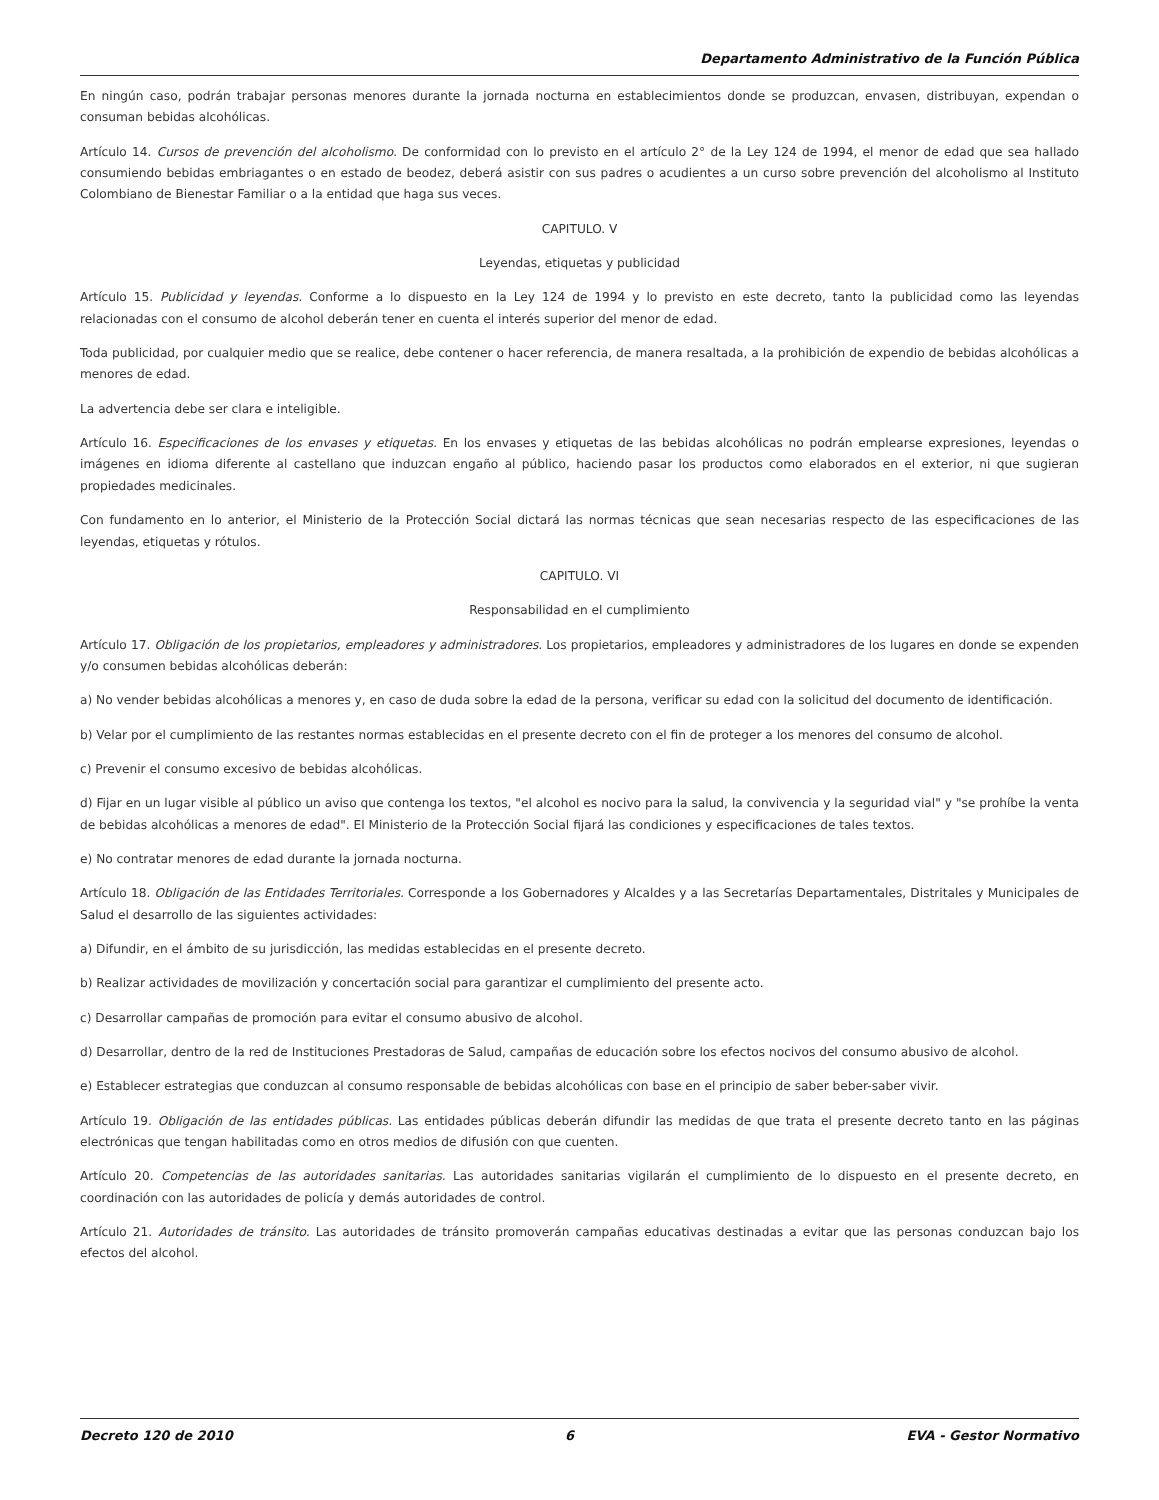Departamento Administrativo de la Función Pública
En ningún caso, podrán trabajar personas menores durante la jornada nocturna en establecimientos donde se produzcan, envasen, distribuyan, expendan o consuman bebidas alcohólicas.
Artículo 14. Cursos de prevención del alcoholismo. De conformidad con lo previsto en el artículo 2° de la Ley 124 de 1994, el menor de edad que sea hallado consumiendo bebidas embriagantes o en estado de beodez, deberá asistir con sus padres o acudientes a un curso sobre prevención del alcoholismo al Instituto Colombiano de Bienestar Familiar o a la entidad que haga sus veces.
CAPITULO. V
Leyendas, etiquetas y publicidad
Artículo 15. Publicidad y leyendas. Conforme a lo dispuesto en la Ley 124 de 1994 y lo previsto en este decreto, tanto la publicidad como las leyendas relacionadas con el consumo de alcohol deberán tener en cuenta el interés superior del menor de edad.
Toda publicidad, por cualquier medio que se realice, debe contener o hacer referencia, de manera resaltada, a la prohibición de expendio de bebidas alcohólicas a menores de edad.
La advertencia debe ser clara e inteligible.
Artículo 16. Especificaciones de los envases y etiquetas. En los envases y etiquetas de las bebidas alcohólicas no podrán emplearse expresiones, leyendas o imágenes en idioma diferente al castellano que induzcan engaño al público, haciendo pasar los productos como elaborados en el exterior, ni que sugieran propiedades medicinales.
Con fundamento en lo anterior, el Ministerio de la Protección Social dictará las normas técnicas que sean necesarias respecto de las especificaciones de las leyendas, etiquetas y rótulos.
CAPITULO. VI
Responsabilidad en el cumplimiento
Artículo 17. Obligación de los propietarios, empleadores y administradores. Los propietarios, empleadores y administradores de los lugares en donde se expenden y/o consumen bebidas alcohólicas deberán:
a) No vender bebidas alcohólicas a menores y, en caso de duda sobre la edad de la persona, verificar su edad con la solicitud del documento de identificación.
b) Velar por el cumplimiento de las restantes normas establecidas en el presente decreto con el fin de proteger a los menores del consumo de alcohol.
c) Prevenir el consumo excesivo de bebidas alcohólicas.
d) Fijar en un lugar visible al público un aviso que contenga los textos, "el alcohol es nocivo para la salud, la convivencia y la seguridad vial" y "se prohíbe la venta de bebidas alcohólicas a menores de edad". El Ministerio de la Protección Social fijará las condiciones y especificaciones de tales textos.
e) No contratar menores de edad durante la jornada nocturna.
Artículo 18. Obligación de las Entidades Territoriales. Corresponde a los Gobernadores y Alcaldes y a las Secretarías Departamentales, Distritales y Municipales de Salud el desarrollo de las siguientes actividades:
a) Difundir, en el ámbito de su jurisdicción, las medidas establecidas en el presente decreto.
b) Realizar actividades de movilización y concertación social para garantizar el cumplimiento del presente acto.
c) Desarrollar campañas de promoción para evitar el consumo abusivo de alcohol.
d) Desarrollar, dentro de la red de Instituciones Prestadoras de Salud, campañas de educación sobre los efectos nocivos del consumo abusivo de alcohol.
e) Establecer estrategias que conduzcan al consumo responsable de bebidas alcohólicas con base en el principio de saber beber-saber vivir.
Artículo 19. Obligación de las entidades públicas. Las entidades públicas deberán difundir las medidas de que trata el presente decreto tanto en las páginas electrónicas que tengan habilitadas como en otros medios de difusión con que cuenten.
Artículo 20. Competencias de las autoridades sanitarias. Las autoridades sanitarias vigilarán el cumplimiento de lo dispuesto en el presente decreto, en coordinación con las autoridades de policía y demás autoridades de control.
Artículo 21. Autoridades de tránsito. Las autoridades de tránsito promoverán campañas educativas destinadas a evitar que las personas conduzcan bajo los efectos del alcohol.
Decreto 120 de 2010 6 EVA - Gestor Normativo